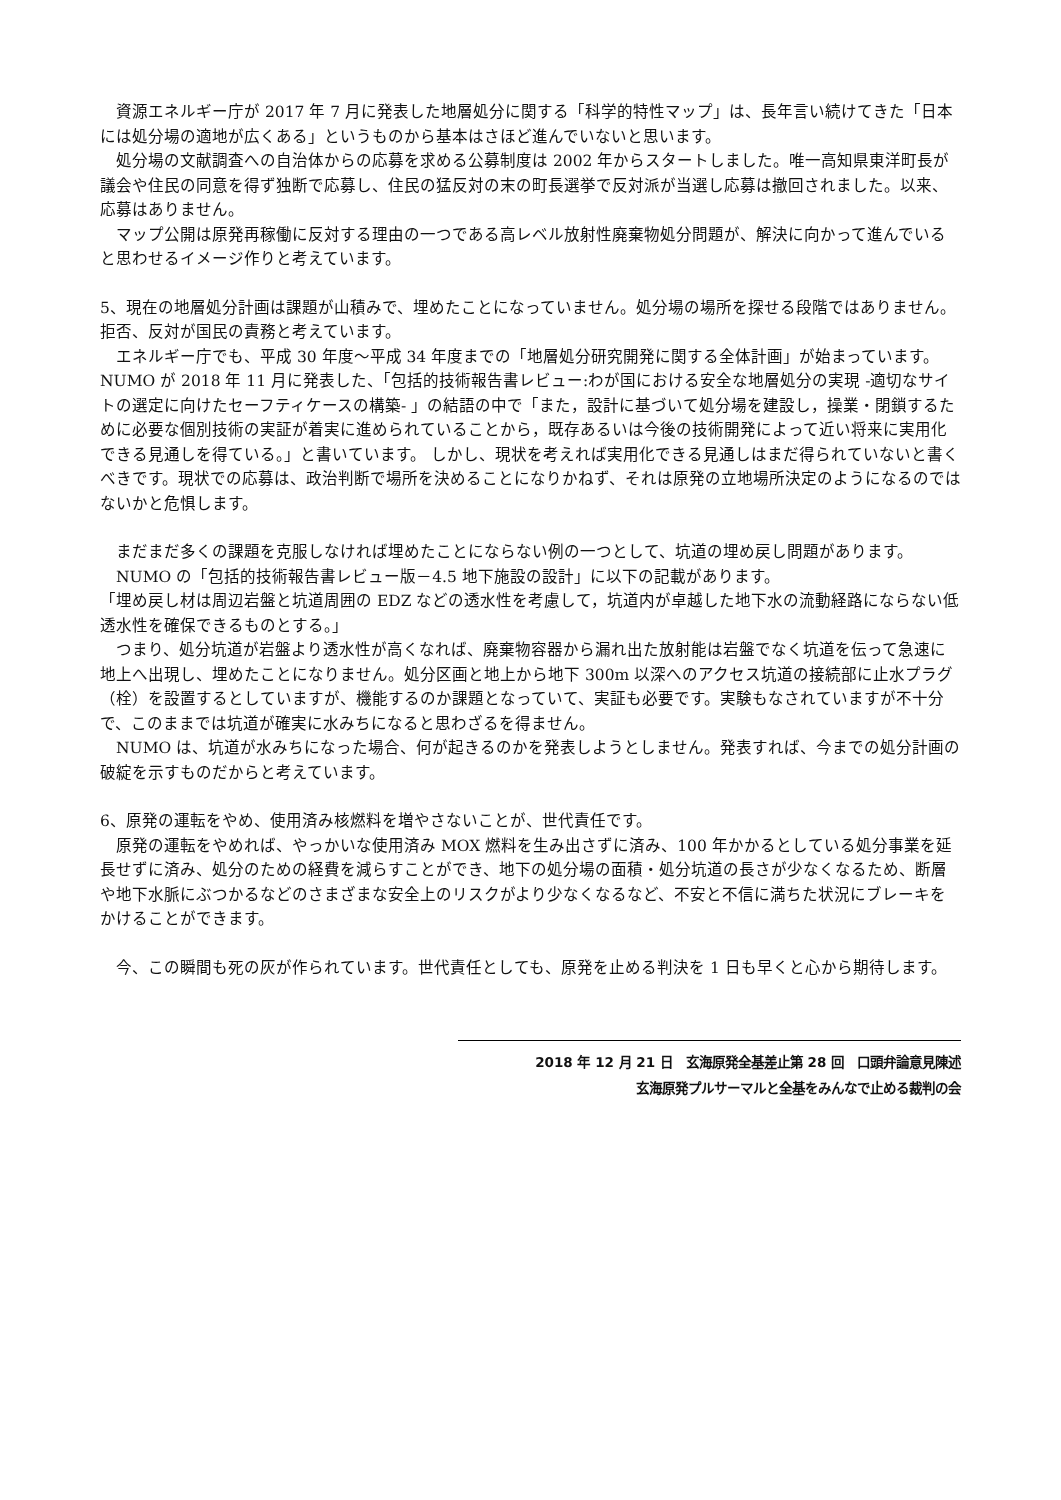資源エネルギー庁が 2017 年 7 月に発表した地層処分に関する「科学的特性マップ」は、長年言い続けてきた「日本には処分場の適地が広くある」というものから基本はさほど進んでいないと思います。
　処分場の文献調査への自治体からの応募を求める公募制度は 2002 年からスタートしました。唯一高知県東洋町長が議会や住民の同意を得ず独断で応募し、住民の猛反対の末の町長選挙で反対派が当選し応募は撤回されました。以来、応募はありません。
　マップ公開は原発再稼働に反対する理由の一つである高レベル放射性廃棄物処分問題が、解決に向かって進んでいると思わせるイメージ作りと考えています。
5、現在の地層処分計画は課題が山積みで、埋めたことになっていません。処分場の場所を探せる段階ではありません。拒否、反対が国民の責務と考えています。
　エネルギー庁でも、平成 30 年度～平成 34 年度までの「地層処分研究開発に関する全体計画」が始まっています。NUMO が 2018 年 11 月に発表した、「包括的技術報告書レビュー:わが国における安全な地層処分の実現 -適切なサイトの選定に向けたセーフティケースの構築- 」の結語の中で「また，設計に基づいて処分場を建設し，操業・閉鎖するために必要な個別技術の実証が着実に進められていることから，既存あるいは今後の技術開発によって近い将来に実用化できる見通しを得ている。」と書いています。 しかし、現状を考えれば実用化できる見通しはまだ得られていないと書くべきです。現状での応募は、政治判断で場所を決めることになりかねず、それは原発の立地場所決定のようになるのではないかと危惧します。
　まだまだ多くの課題を克服しなければ埋めたことにならない例の一つとして、坑道の埋め戻し問題があります。
　NUMO の「包括的技術報告書レビュー版－4.5 地下施設の設計」に以下の記載があります。
「埋め戻し材は周辺岩盤と坑道周囲の EDZ などの透水性を考慮して，坑道内が卓越した地下水の流動経路にならない低透水性を確保できるものとする。」
　つまり、処分坑道が岩盤より透水性が高くなれば、廃棄物容器から漏れ出た放射能は岩盤でなく坑道を伝って急速に地上へ出現し、埋めたことになりません。処分区画と地上から地下 300m 以深へのアクセス坑道の接続部に止水プラグ（栓）を設置するとしていますが、機能するのか課題となっていて、実証も必要です。実験もなされていますが不十分で、このままでは坑道が確実に水みちになると思わざるを得ません。
　NUMO は、坑道が水みちになった場合、何が起きるのかを発表しようとしません。発表すれば、今までの処分計画の破綻を示すものだからと考えています。
6、原発の運転をやめ、使用済み核燃料を増やさないことが、世代責任です。
　原発の運転をやめれば、やっかいな使用済み MOX 燃料を生み出さずに済み、100 年かかるとしている処分事業を延長せずに済み、処分のための経費を減らすことができ、地下の処分場の面積・処分坑道の長さが少なくなるため、断層や地下水脈にぶつかるなどのさまざまな安全上のリスクがより少なくなるなど、不安と不信に満ちた状況にブレーキをかけることができます。
　今、この瞬間も死の灰が作られています。世代責任としても、原発を止める判決を 1 日も早くと心から期待します。
2018 年 12 月 21 日　玄海原発全基差止第 28 回　口頭弁論意見陳述
玄海原発プルサーマルと全基をみんなで止める裁判の会